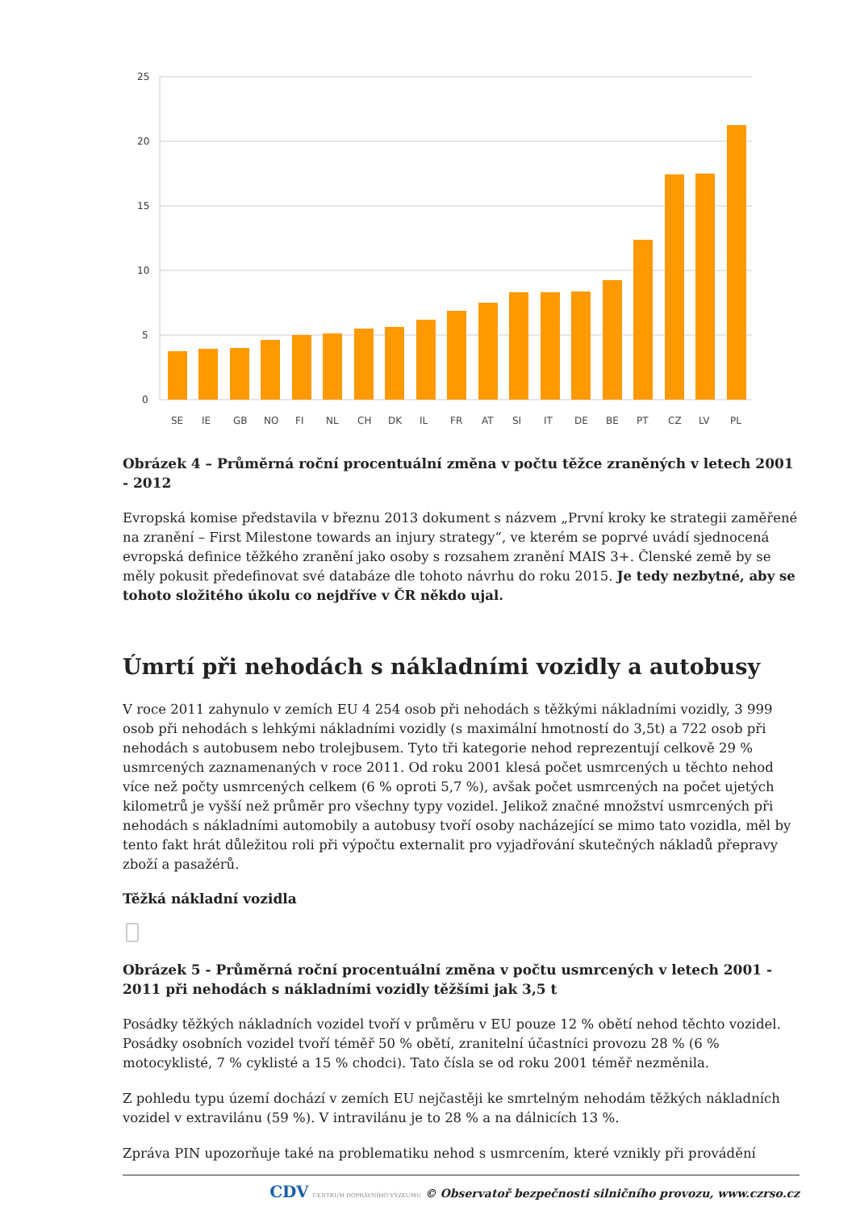25
20
15
10
5
0
SE
IE
GB
NO
FI
NL
CH
DK
IL
FR
AT
SI
IT
DE
BE
PT
CZ
LV
PL
Obrázek 4 – Průměrná roční procentuální změna v počtu těžce zraněných v letech 2001 - 2012
Evropská komise představila v březnu 2013 dokument s názvem „První kroky ke strategii zaměřené na zranění – First Milestone towards an injury strategy“, ve kterém se poprvé uvádí sjednocená evropská definice těžkého zranění jako osoby s rozsahem zranění MAIS 3+. Členské země by se měly pokusit předefinovat své databáze dle tohoto návrhu do roku 2015. Je tedy nezbytné, aby se tohoto složitého úkolu co nejdříve v ČR někdo ujal.
Úmrtí při nehodách s nákladními vozidly a autobusy
V roce 2011 zahynulo v zemích EU 4 254 osob při nehodách s těžkými nákladními vozidly, 3 999 osob při nehodách s lehkými nákladními vozidly (s maximální hmotností do 3,5t) a 722 osob při nehodách s autobusem nebo trolejbusem. Tyto tři kategorie nehod reprezentují celkově 29 % usmrcených zaznamenaných v roce 2011. Od roku 2001 klesá počet usmrcených u těchto nehod více než počty usmrcených celkem (6 % oproti 5,7 %), avšak počet usmrcených na počet ujetých kilometrů je vyšší než průměr pro všechny typy vozidel. Jelikož značné množství usmrcených při nehodách s nákladními automobily a autobusy tvoří osoby nacházející se mimo tato vozidla, měl by tento fakt hrát důležitou roli při výpočtu externalit pro vyjadřování skutečných nákladů přepravy zboží a pasažérů.
Těžká nákladní vozidla
Obrázek 5 - Průměrná roční procentuální změna v počtu usmrcených v letech 2001 - 2011 při nehodách s nákladními vozidly těžšími jak 3,5 t
Posádky těžkých nákladních vozidel tvoří v průměru v EU pouze 12 % obětí nehod těchto vozidel. Posádky osobních vozidel tvoří téměř 50 % obětí, zranitelní účastníci provozu 28 % (6 % motocyklisté, 7 % cyklisté a 15 % chodci). Tato čísla se od roku 2001 téměř nezměnila.
Z pohledu typu území dochází v zemích EU nejčastěji ke smrtelným nehodám těžkých nákladních vozidel v extravilánu (59 %). V intravilánu je to 28 % a na dálnicích 13 %.
Zpráva PIN upozorňuje také na problematiku nehod s usmrcením, které vznikly při provádění
CDV CENTRUM DOPRAVNÍHO VÝZKUMU © Observatoř bezpečnosti silničního provozu, www.czrso.cz